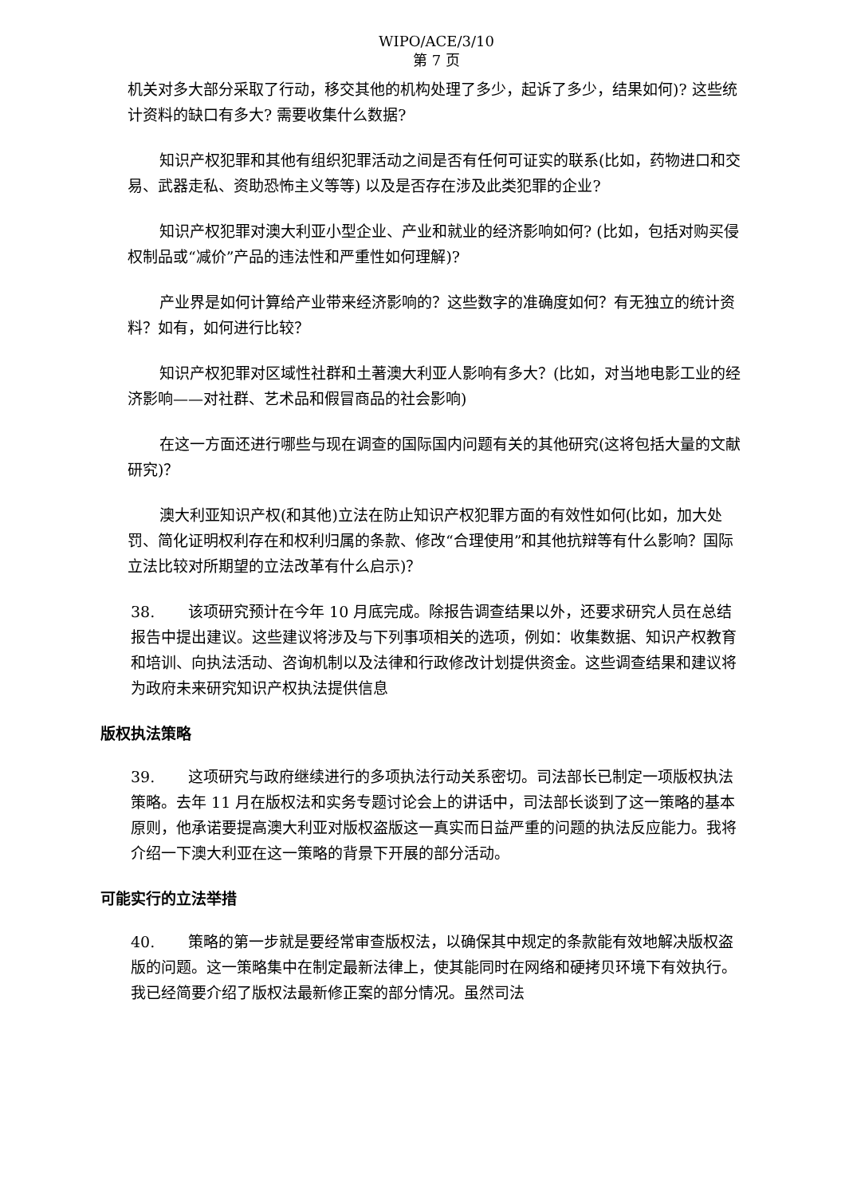WIPO/ACE/3/10
第 7 页
机关对多大部分采取了行动，移交其他的机构处理了多少，起诉了多少，结果如何)? 这些统计资料的缺口有多大? 需要收集什么数据?
知识产权犯罪和其他有组织犯罪活动之间是否有任何可证实的联系(比如，药物进口和交易、武器走私、资助恐怖主义等等) 以及是否存在涉及此类犯罪的企业?
知识产权犯罪对澳大利亚小型企业、产业和就业的经济影响如何? (比如，包括对购买侵权制品或“减价”产品的违法性和严重性如何理解)?
产业界是如何计算给产业带来经济影响的？这些数字的准确度如何？有无独立的统计资料？如有，如何进行比较？
知识产权犯罪对区域性社群和土著澳大利亚人影响有多大？(比如，对当地电影工业的经济影响——对社群、艺术品和假冒商品的社会影响)
在这一方面还进行哪些与现在调查的国际国内问题有关的其他研究(这将包括大量的文献研究)？
澳大利亚知识产权(和其他)立法在防止知识产权犯罪方面的有效性如何(比如，加大处罚、简化证明权利存在和权利归属的条款、修改“合理使用”和其他抗辩等有什么影响？国际立法比较对所期望的立法改革有什么启示)？
38. 该项研究预计在今年 10 月底完成。除报告调查结果以外，还要求研究人员在总结报告中提出建议。这些建议将涉及与下列事项相关的选项，例如：收集数据、知识产权教育和培训、向执法活动、咨询机制以及法律和行政修改计划提供资金。这些调查结果和建议将为政府未来研究知识产权执法提供信息
版权执法策略
39. 这项研究与政府继续进行的多项执法行动关系密切。司法部长已制定一项版权执法策略。去年 11 月在版权法和实务专题讨论会上的讲话中，司法部长谈到了这一策略的基本原则，他承诺要提高澳大利亚对版权盗版这一真实而日益严重的问题的执法反应能力。我将介绍一下澳大利亚在这一策略的背景下开展的部分活动。
可能实行的立法举措
40. 策略的第一步就是要经常审查版权法，以确保其中规定的条款能有效地解决版权盗版的问题。这一策略集中在制定最新法律上，使其能同时在网络和硬拷贝环境下有效执行。我已经简要介绍了版权法最新修正案的部分情况。虽然司法